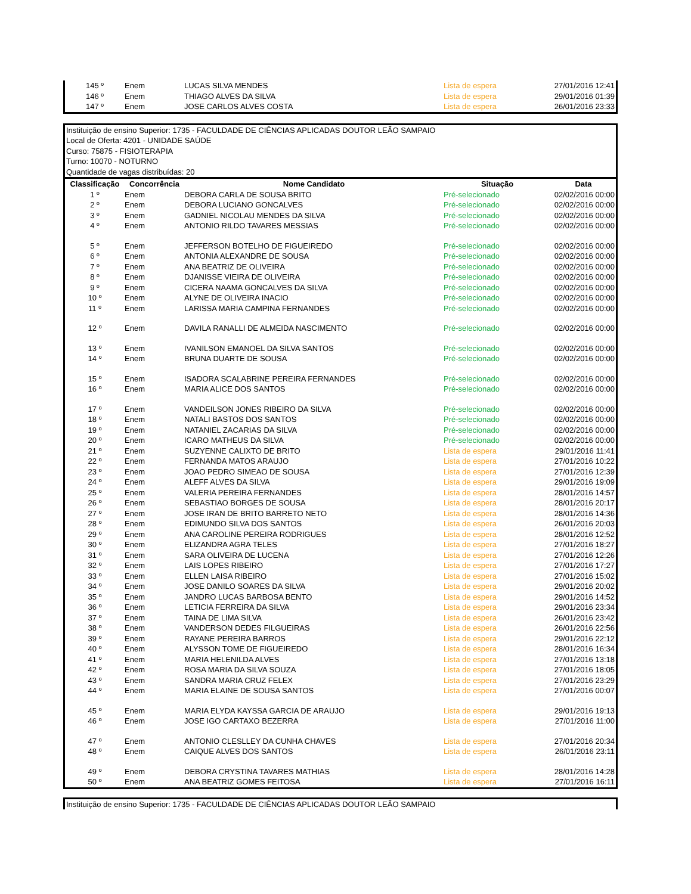| 145 º | Enem | LUCAS SILVA MENDES | Lista de espera | 27/01/2016 12:41 |
| 146 º | Enem | THIAGO ALVES DA SILVA | Lista de espera | 29/01/2016 01:39 |
| 147 º | Enem | JOSE CARLOS ALVES COSTA | Lista de espera | 26/01/2016 23:33 |
Instituição de ensino Superior: 1735 - FACULDADE DE CIÊNCIAS APLICADAS DOUTOR LEÃO SAMPAIO
Local de Oferta: 4201 - UNIDADE SAÚDE
Curso: 75875 - FISIOTERAPIA
Turno: 10070 - NOTURNO
Quantidade de vagas distribuídas: 20
| Classificação | Concorrência | Nome Candidato | Situação | Data |
| --- | --- | --- | --- | --- |
| 1 º | Enem | DEBORA CARLA DE SOUSA BRITO | Pré-selecionado | 02/02/2016 00:00 |
| 2 º | Enem | DEBORA LUCIANO GONCALVES | Pré-selecionado | 02/02/2016 00:00 |
| 3 º | Enem | GADNIEL NICOLAU MENDES DA SILVA | Pré-selecionado | 02/02/2016 00:00 |
| 4 º | Enem | ANTONIO RILDO TAVARES MESSIAS | Pré-selecionado | 02/02/2016 00:00 |
| 5 º | Enem | JEFFERSON BOTELHO DE FIGUEIREDO | Pré-selecionado | 02/02/2016 00:00 |
| 6 º | Enem | ANTONIA ALEXANDRE DE SOUSA | Pré-selecionado | 02/02/2016 00:00 |
| 7 º | Enem | ANA BEATRIZ DE OLIVEIRA | Pré-selecionado | 02/02/2016 00:00 |
| 8 º | Enem | DJANISSE VIEIRA DE OLIVEIRA | Pré-selecionado | 02/02/2016 00:00 |
| 9 º | Enem | CICERA NAAMA GONCALVES DA SILVA | Pré-selecionado | 02/02/2016 00:00 |
| 10 º | Enem | ALYNE DE OLIVEIRA INACIO | Pré-selecionado | 02/02/2016 00:00 |
| 11 º | Enem | LARISSA MARIA CAMPINA FERNANDES | Pré-selecionado | 02/02/2016 00:00 |
| 12 º | Enem | DAVILA RANALLI DE ALMEIDA NASCIMENTO | Pré-selecionado | 02/02/2016 00:00 |
| 13 º | Enem | IVANILSON EMANOEL DA SILVA SANTOS | Pré-selecionado | 02/02/2016 00:00 |
| 14 º | Enem | BRUNA DUARTE DE SOUSA | Pré-selecionado | 02/02/2016 00:00 |
| 15 º | Enem | ISADORA SCALABRINE PEREIRA FERNANDES | Pré-selecionado | 02/02/2016 00:00 |
| 16 º | Enem | MARIA ALICE DOS SANTOS | Pré-selecionado | 02/02/2016 00:00 |
| 17 º | Enem | VANDEILSON JONES RIBEIRO DA SILVA | Pré-selecionado | 02/02/2016 00:00 |
| 18 º | Enem | NATALI BASTOS DOS SANTOS | Pré-selecionado | 02/02/2016 00:00 |
| 19 º | Enem | NATANIEL ZACARIAS DA SILVA | Pré-selecionado | 02/02/2016 00:00 |
| 20 º | Enem | ICARO MATHEUS DA SILVA | Pré-selecionado | 02/02/2016 00:00 |
| 21 º | Enem | SUZYENNE CALIXTO DE BRITO | Lista de espera | 29/01/2016 11:41 |
| 22 º | Enem | FERNANDA MATOS ARAUJO | Lista de espera | 27/01/2016 10:22 |
| 23 º | Enem | JOAO PEDRO SIMEAO DE SOUSA | Lista de espera | 27/01/2016 12:39 |
| 24 º | Enem | ALEFF ALVES DA SILVA | Lista de espera | 29/01/2016 19:09 |
| 25 º | Enem | VALERIA PEREIRA FERNANDES | Lista de espera | 28/01/2016 14:57 |
| 26 º | Enem | SEBASTIAO BORGES DE SOUSA | Lista de espera | 28/01/2016 20:17 |
| 27 º | Enem | JOSE IRAN DE BRITO BARRETO NETO | Lista de espera | 28/01/2016 14:36 |
| 28 º | Enem | EDIMUNDO SILVA DOS SANTOS | Lista de espera | 26/01/2016 20:03 |
| 29 º | Enem | ANA CAROLINE PEREIRA RODRIGUES | Lista de espera | 28/01/2016 12:52 |
| 30 º | Enem | ELIZANDRA AGRA TELES | Lista de espera | 27/01/2016 18:27 |
| 31 º | Enem | SARA OLIVEIRA DE LUCENA | Lista de espera | 27/01/2016 12:26 |
| 32 º | Enem | LAIS LOPES RIBEIRO | Lista de espera | 27/01/2016 17:27 |
| 33 º | Enem | ELLEN LAISA RIBEIRO | Lista de espera | 27/01/2016 15:02 |
| 34 º | Enem | JOSE DANILO SOARES DA SILVA | Lista de espera | 29/01/2016 20:02 |
| 35 º | Enem | JANDRO LUCAS BARBOSA BENTO | Lista de espera | 29/01/2016 14:52 |
| 36 º | Enem | LETICIA FERREIRA DA SILVA | Lista de espera | 29/01/2016 23:34 |
| 37 º | Enem | TAINA DE LIMA SILVA | Lista de espera | 26/01/2016 23:42 |
| 38 º | Enem | VANDERSON DEDES FILGUEIRAS | Lista de espera | 26/01/2016 22:56 |
| 39 º | Enem | RAYANE PEREIRA BARROS | Lista de espera | 29/01/2016 22:12 |
| 40 º | Enem | ALYSSON TOME DE FIGUEIREDO | Lista de espera | 28/01/2016 16:34 |
| 41 º | Enem | MARIA HELENILDA ALVES | Lista de espera | 27/01/2016 13:18 |
| 42 º | Enem | ROSA MARIA DA SILVA SOUZA | Lista de espera | 27/01/2016 18:05 |
| 43 º | Enem | SANDRA MARIA CRUZ FELEX | Lista de espera | 27/01/2016 23:29 |
| 44 º | Enem | MARIA ELAINE DE SOUSA SANTOS | Lista de espera | 27/01/2016 00:07 |
| 45 º | Enem | MARIA ELYDA KAYSSA GARCIA DE ARAUJO | Lista de espera | 29/01/2016 19:13 |
| 46 º | Enem | JOSE IGO CARTAXO BEZERRA | Lista de espera | 27/01/2016 11:00 |
| 47 º | Enem | ANTONIO CLESLLEY DA CUNHA CHAVES | Lista de espera | 27/01/2016 20:34 |
| 48 º | Enem | CAIQUE ALVES DOS SANTOS | Lista de espera | 26/01/2016 23:11 |
| 49 º | Enem | DEBORA CRYSTINA TAVARES MATHIAS | Lista de espera | 28/01/2016 14:28 |
| 50 º | Enem | ANA BEATRIZ GOMES FEITOSA | Lista de espera | 27/01/2016 16:11 |
Instituição de ensino Superior: 1735 - FACULDADE DE CIÊNCIAS APLICADAS DOUTOR LEÃO SAMPAIO